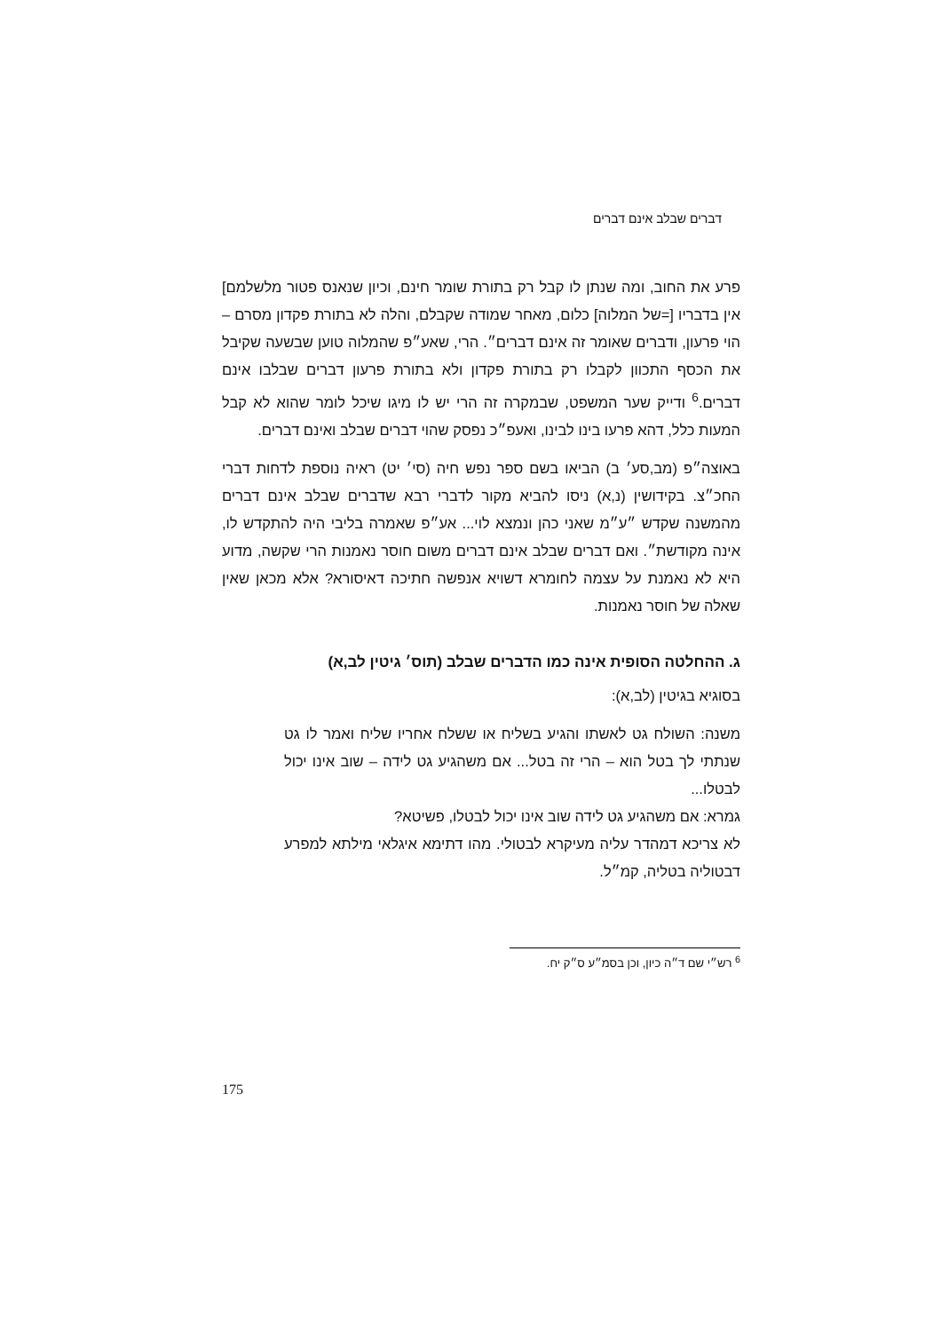דברים שבלב אינם דברים
פרע את החוב, ומה שנתן לו קבל רק בתורת שומר חינם, וכיון שנאנס פטור מלשלמם] אין בדבריו [=של המלוה] כלום, מאחר שמודה שקבלם, והלה לא בתורת פקדון מסרם – הוי פרעון, ודברים שאומר זה אינם דברים״. הרי, שאע״פ שהמלוה טוען שבשעה שקיבל את הכסף התכוון לקבלו רק בתורת פקדון ולא בתורת פרעון דברים שבלבו אינם דברים.<sup>6</sup> ודייק שער המשפט, שבמקרה זה הרי יש לו מיגו שיכל לומר שהוא לא קבל המעות כלל, דהא פרעו בינו לבינו, ואעפ״כ נפסק שהוי דברים שבלב ואינם דברים.
באוצה״פ (מב,סע׳ ב) הביאו בשם ספר נפש חיה (סי׳ יט) ראיה נוספת לדחות דברי החכ״צ. בקידושין (נ,א) ניסו להביא מקור לדברי רבא שדברים שבלב אינם דברים מהמשנה שקדש ״ע״מ שאני כהן ונמצא לוי... אע״פ שאמרה בליבי היה להתקדש לו, אינה מקודשת״. ואם דברים שבלב אינם דברים משום חוסר נאמנות הרי שקשה, מדוע היא לא נאמנת על עצמה לחומרא דשויא אנפשה חתיכה דאיסורא? אלא מכאן שאין שאלה של חוסר נאמנות.
ג. ההחלטה הסופית אינה כמו הדברים שבלב (תוס׳ גיטין לב,א)
בסוגיא בגיטין (לב,א):
משנה: השולח גט לאשתו והגיע בשליח או ששלח אחריו שליח ואמר לו גט שנתתי לך בטל הוא – הרי זה בטל... אם משהגיע גט לידה – שוב אינו יכול לבטלו...
גמרא: אם משהגיע גט לידה שוב אינו יכול לבטלו, פשיטא?
לא צריכא דמהדר עליה מעיקרא לבטולי. מהו דתימא איגלאי מילתא למפרע דבטוליה בטליה, קמ״ל.
<sup>6</sup> רש״י שם ד״ה כיון, וכן בסמ״ע ס״ק יח.
175